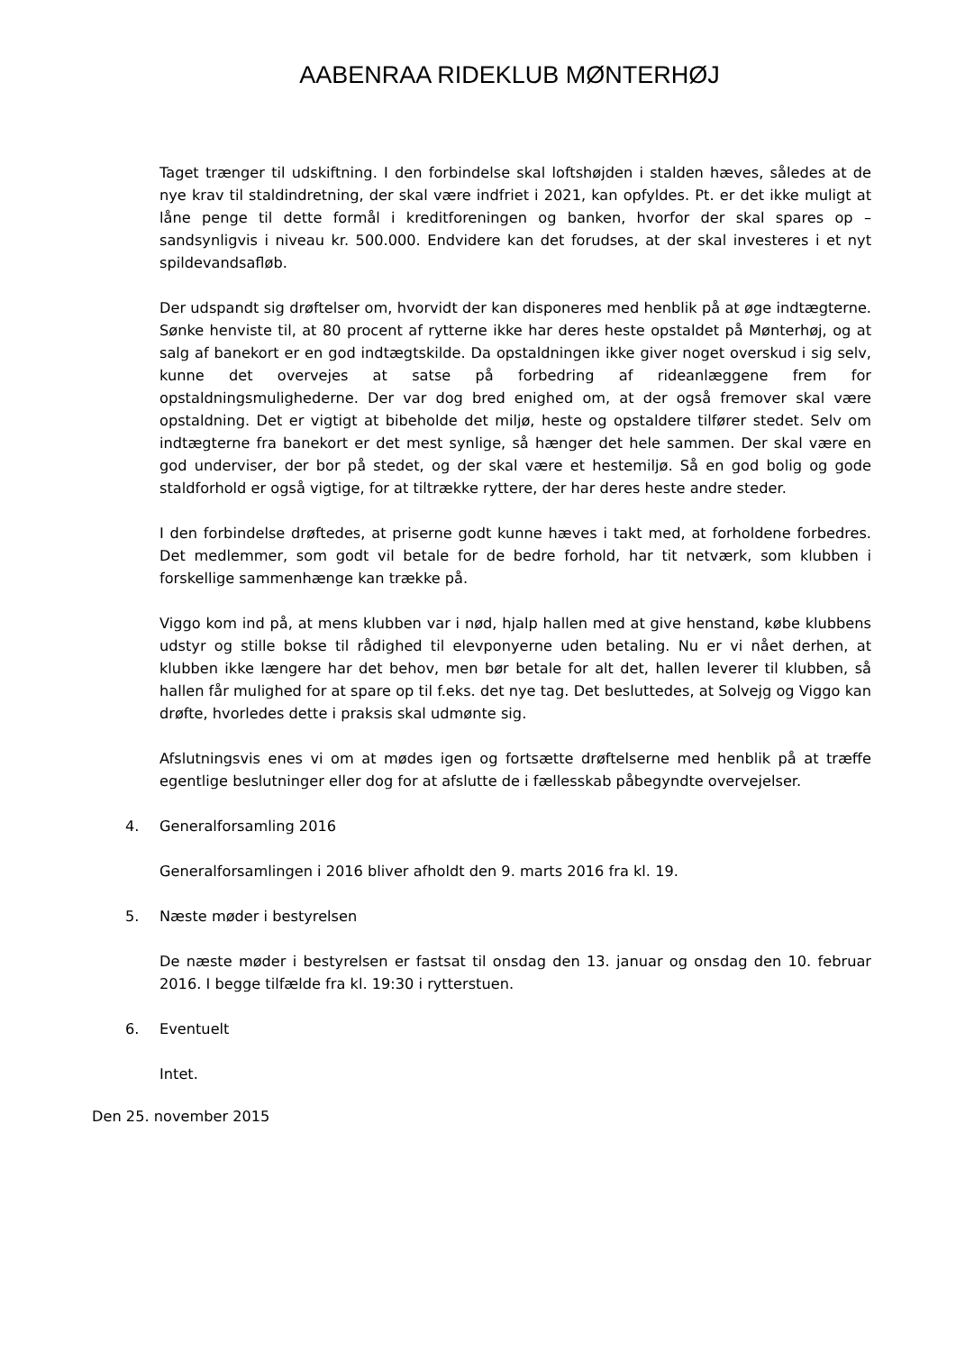AABENRAA RIDEKLUB MØNTERHØJ
Taget trænger til udskiftning. I den forbindelse skal loftshøjden i stalden hæves, således at de nye krav til staldindretning, der skal være indfriet i 2021, kan opfyldes. Pt. er det ikke muligt at låne penge til dette formål i kreditforeningen og banken, hvorfor der skal spares op – sandsynligvis i niveau kr. 500.000. Endvidere kan det forudses, at der skal investeres i et nyt spildevandsafløb.
Der udspandt sig drøftelser om, hvorvidt der kan disponeres med henblik på at øge indtægterne. Sønke henviste til, at 80 procent af rytterne ikke har deres heste opstaldet på Mønterhøj, og at salg af banekort er en god indtægtskilde. Da opstaldningen ikke giver noget overskud i sig selv, kunne det overvejes at satse på forbedring af rideanlæggene frem for opstaldningsmulighederne. Der var dog bred enighed om, at der også fremover skal være opstaldning. Det er vigtigt at bibeholde det miljø, heste og opstaldere tilfører stedet. Selv om indtægterne fra banekort er det mest synlige, så hænger det hele sammen. Der skal være en god underviser, der bor på stedet, og der skal være et hestemiljø. Så en god bolig og gode staldforhold er også vigtige, for at tiltrække ryttere, der har deres heste andre steder.
I den forbindelse drøftedes, at priserne godt kunne hæves i takt med, at forholdene forbedres. Det medlemmer, som godt vil betale for de bedre forhold, har tit netværk, som klubben i forskellige sammenhænge kan trække på.
Viggo kom ind på, at mens klubben var i nød, hjalp hallen med at give henstand, købe klubbens udstyr og stille bokse til rådighed til elevponyerne uden betaling. Nu er vi nået derhen, at klubben ikke længere har det behov, men bør betale for alt det, hallen leverer til klubben, så hallen får mulighed for at spare op til f.eks. det nye tag. Det besluttedes, at Solvejg og Viggo kan drøfte, hvorledes dette i praksis skal udmønte sig.
Afslutningsvis enes vi om at mødes igen og fortsætte drøftelserne med henblik på at træffe egentlige beslutninger eller dog for at afslutte de i fællesskab påbegyndte overvejelser.
4. Generalforsamling 2016
Generalforsamlingen i 2016 bliver afholdt den 9. marts 2016 fra kl. 19.
5. Næste møder i bestyrelsen
De næste møder i bestyrelsen er fastsat til onsdag den 13. januar og onsdag den 10. februar 2016. I begge tilfælde fra kl. 19:30 i rytterstuen.
6. Eventuelt
Intet.
Den 25. november 2015